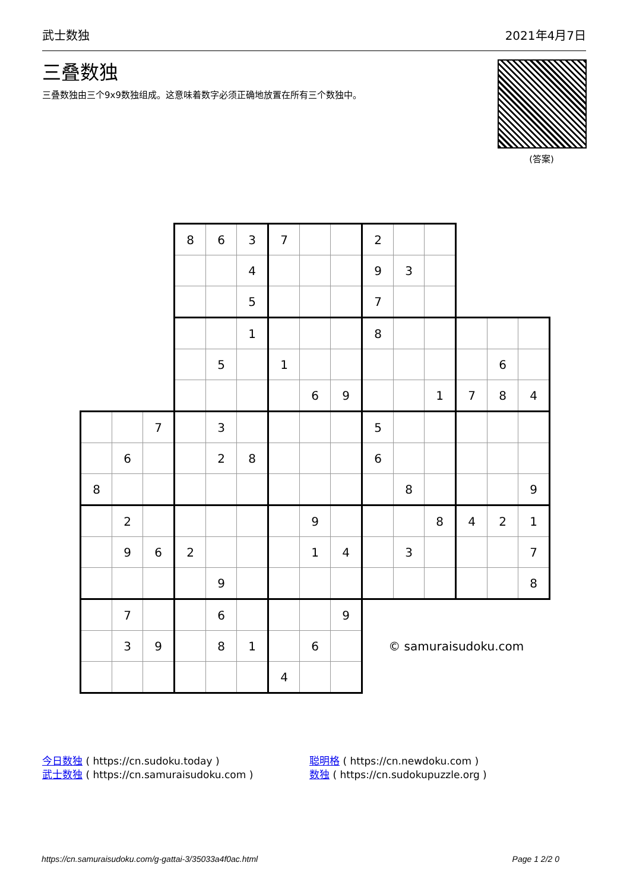武士数独 2021年4月7日
三叠数独
三叠数独由三个9x9数独组成。这意味着数字必须正确地放置在所有三个数独中。
(答案)
| | | | 8 | 6 | 3 | 7 | | | 2 | | | | | |
| | | | | | 4 | | | | 9 | 3 | | | | |
| | | | | | 5 | | | | 7 | | | | | |
| | | | | | 1 | | | | 8 | | | | | |
| | | | | 5 | | 1 | | | | | | | 6 | |
| | | | | | | | 6 | 9 | | | 1 | 7 | 8 | 4 |
| | | 7 | | 3 | | | | | 5 | | | | | |
| | 6 | | | 2 | 8 | | | | 6 | | | | | |
| 8 | | | | | | | | | | 8 | | | | 9 |
| | 2 | | | | | | 9 | | | | 8 | 4 | 2 | 1 |
| | 9 | 6 | 2 | | | | 1 | 4 | | 3 | | | | 7 |
| | | | | 9 | | | | | | | | | | 8 |
| | 7 | | | 6 | | | | 9 | | | | | | |
| | 3 | 9 | | 8 | 1 | | 6 | | © samuraisudoku.com | | | | | |
| | | | | | | 4 | | | | | | | | |
今日数独 ( https://cn.sudoku.today )
武士数独 ( https://cn.samuraisudoku.com )
聪明格 ( https://cn.newdoku.com )
数独 ( https://cn.sudokupuzzle.org )
https://cn.samuraisudoku.com/g-gattai-3/35033a4f0ac.html Page 1 2/2 0